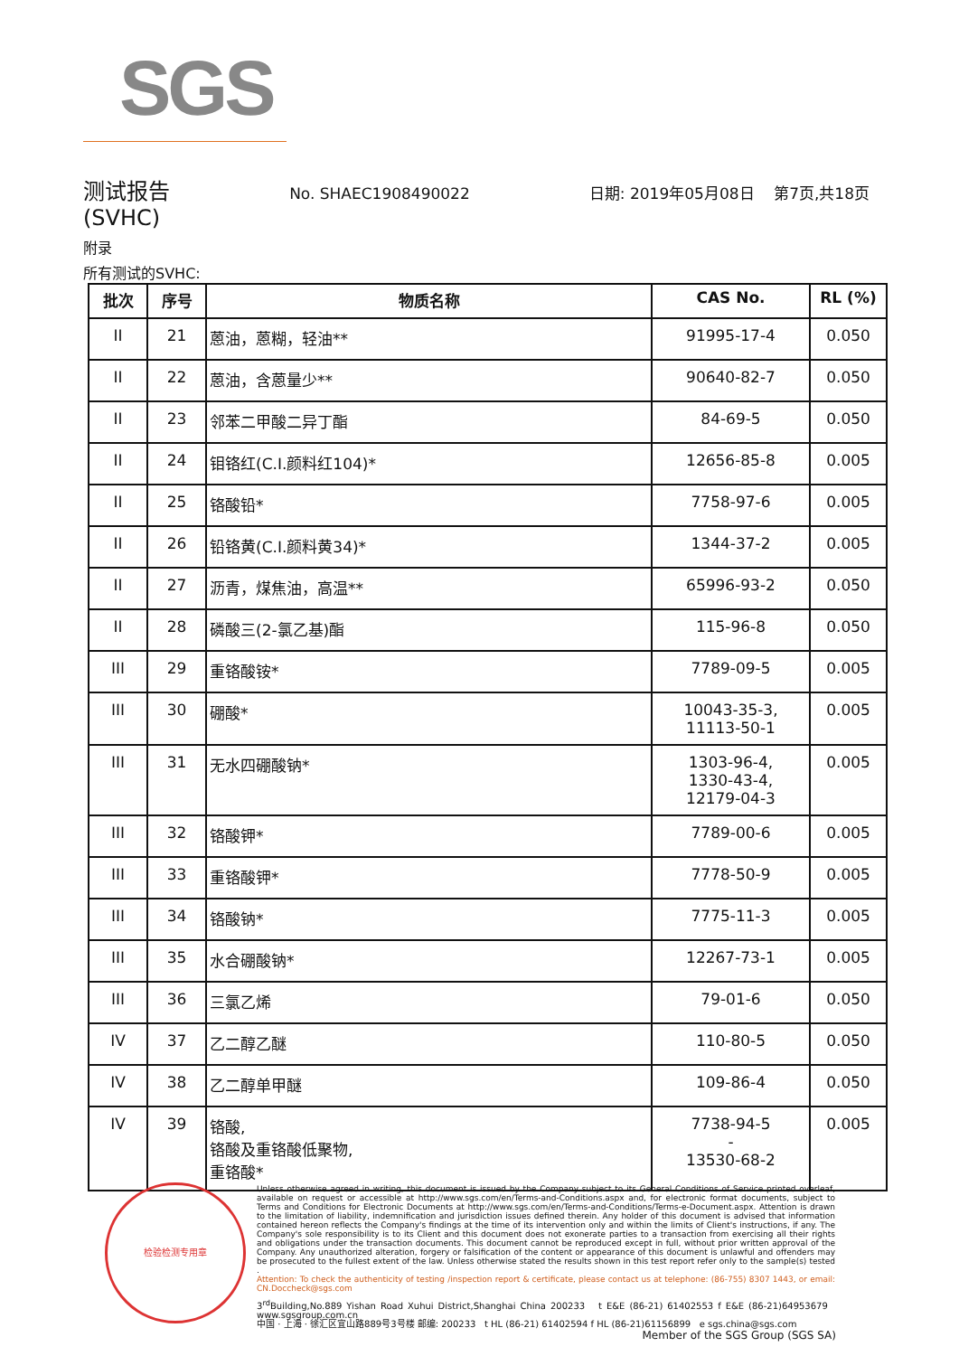SGS
测试报告 No. SHAEC1908490022 日期: 2019年05月08日 第7页,共18页
(SVHC)
附录
所有测试的SVHC:
| 批次 | 序号 | 物质名称 | CAS No. | RL (%) |
| --- | --- | --- | --- | --- |
| II | 21 | 蒽油，蒽糊，轻油** | 91995-17-4 | 0.050 |
| II | 22 | 蒽油，含蒽量少** | 90640-82-7 | 0.050 |
| II | 23 | 邻苯二甲酸二异丁酯 | 84-69-5 | 0.050 |
| II | 24 | 钼铬红(C.I.颜料红104)* | 12656-85-8 | 0.005 |
| II | 25 | 铬酸铅* | 7758-97-6 | 0.005 |
| II | 26 | 铅铬黄(C.I.颜料黄34)* | 1344-37-2 | 0.005 |
| II | 27 | 沥青，煤焦油，高温** | 65996-93-2 | 0.050 |
| II | 28 | 磷酸三(2-氯乙基)酯 | 115-96-8 | 0.050 |
| III | 29 | 重铬酸铵* | 7789-09-5 | 0.005 |
| III | 30 | 硼酸* | 10043-35-3, 11113-50-1 | 0.005 |
| III | 31 | 无水四硼酸钠* | 1303-96-4, 1330-43-4, 12179-04-3 | 0.005 |
| III | 32 | 铬酸钾* | 7789-00-6 | 0.005 |
| III | 33 | 重铬酸钾* | 7778-50-9 | 0.005 |
| III | 34 | 铬酸钠* | 7775-11-3 | 0.005 |
| III | 35 | 水合硼酸钠* | 12267-73-1 | 0.005 |
| III | 36 | 三氯乙烯 | 79-01-6 | 0.050 |
| IV | 37 | 乙二醇乙醚 | 110-80-5 | 0.050 |
| IV | 38 | 乙二醇单甲醚 | 109-86-4 | 0.050 |
| IV | 39 | 铬酸, 铬酸及重铬酸低聚物, 重铬酸* | 7738-94-5 - 13530-68-2 | 0.005 |
检验检测专用章
Unless otherwise agreed in writing, this document is issued by the Company subject to its General Conditions of Service printed overleaf, available on request or accessible at http://www.sgs.com/en/Terms-and-Conditions.aspx and, for electronic format documents, subject to Terms and Conditions for Electronic Documents at http://www.sgs.com/en/Terms-and-Conditions/Terms-e-Document.aspx. Attention is drawn to the limitation of liability, indemnification and jurisdiction issues defined therein. Any holder of this document is advised that information contained hereon reflects the Company's findings at the time of its intervention only and within the limits of Client's instructions, if any. The Company's sole responsibility is to its Client and this document does not exonerate parties to a transaction from exercising all their rights and obligations under the transaction documents. This document cannot be reproduced except in full, without prior written approval of the Company. Any unauthorized alteration, forgery or falsification of the content or appearance of this document is unlawful and offenders may be prosecuted to the fullest extent of the law. Unless otherwise stated the results shown in this test report refer only to the sample(s) tested .
Attention: To check the authenticity of testing /inspection report & certificate, please contact us at telephone: (86-755) 8307 1443, or email: CN.Doccheck@sgs.com
3<sup>rd</sup>Building,No.889 Yishan Road Xuhui District,Shanghai China 200233 t E&E (86-21) 61402553 f E&E (86-21)64953679 www.sgsgroup.com.cn
中国 · 上海 · 徐汇区宜山路889号3号楼 邮编: 200233 t HL (86-21) 61402594 f HL (86-21)61156899 e sgs.china@sgs.com
Member of the SGS Group (SGS SA)